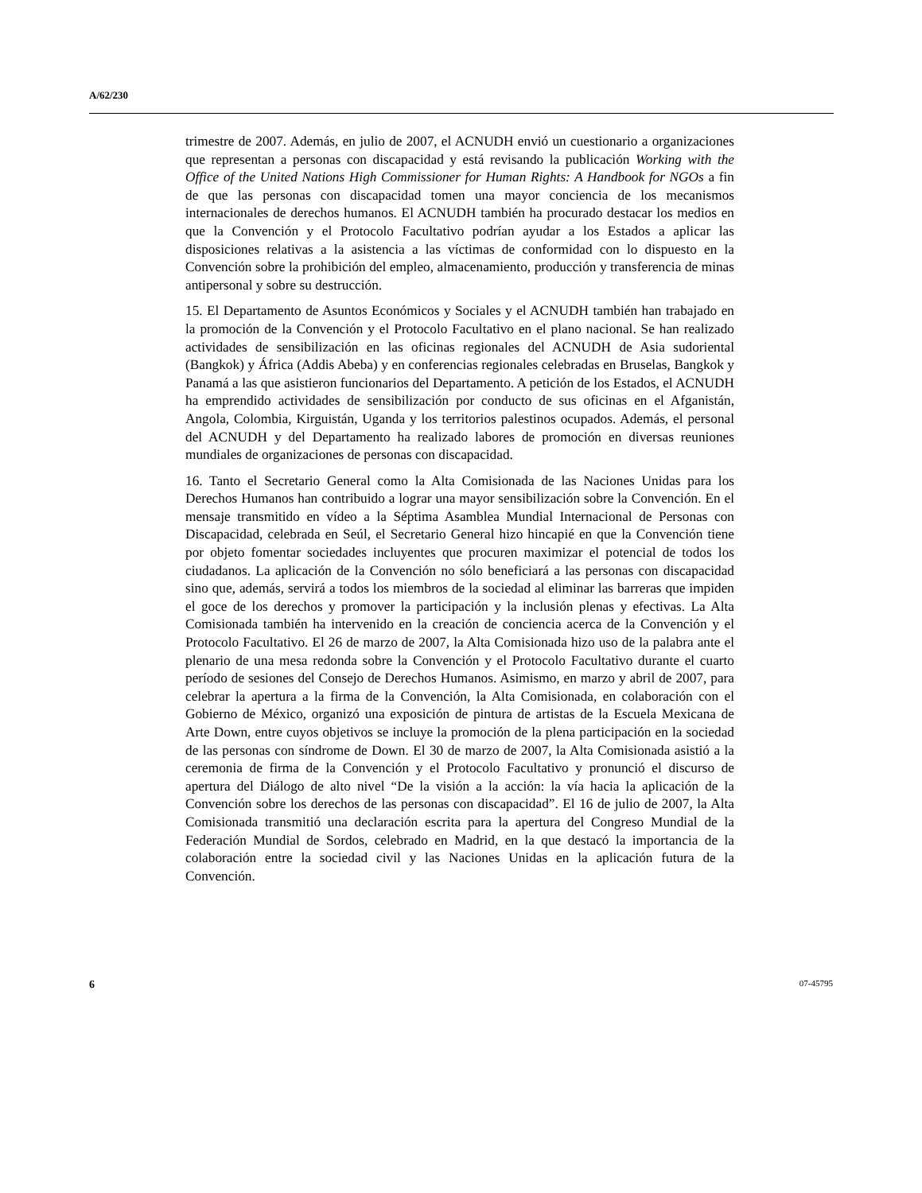A/62/230
trimestre de 2007. Además, en julio de 2007, el ACNUDH envió un cuestionario a organizaciones que representan a personas con discapacidad y está revisando la publicación Working with the Office of the United Nations High Commissioner for Human Rights: A Handbook for NGOs a fin de que las personas con discapacidad tomen una mayor conciencia de los mecanismos internacionales de derechos humanos. El ACNUDH también ha procurado destacar los medios en que la Convención y el Protocolo Facultativo podrían ayudar a los Estados a aplicar las disposiciones relativas a la asistencia a las víctimas de conformidad con lo dispuesto en la Convención sobre la prohibición del empleo, almacenamiento, producción y transferencia de minas antipersonal y sobre su destrucción.
15. El Departamento de Asuntos Económicos y Sociales y el ACNUDH también han trabajado en la promoción de la Convención y el Protocolo Facultativo en el plano nacional. Se han realizado actividades de sensibilización en las oficinas regionales del ACNUDH de Asia sudoriental (Bangkok) y África (Addis Abeba) y en conferencias regionales celebradas en Bruselas, Bangkok y Panamá a las que asistieron funcionarios del Departamento. A petición de los Estados, el ACNUDH ha emprendido actividades de sensibilización por conducto de sus oficinas en el Afganistán, Angola, Colombia, Kirguistán, Uganda y los territorios palestinos ocupados. Además, el personal del ACNUDH y del Departamento ha realizado labores de promoción en diversas reuniones mundiales de organizaciones de personas con discapacidad.
16. Tanto el Secretario General como la Alta Comisionada de las Naciones Unidas para los Derechos Humanos han contribuido a lograr una mayor sensibilización sobre la Convención. En el mensaje transmitido en vídeo a la Séptima Asamblea Mundial Internacional de Personas con Discapacidad, celebrada en Seúl, el Secretario General hizo hincapié en que la Convención tiene por objeto fomentar sociedades incluyentes que procuren maximizar el potencial de todos los ciudadanos. La aplicación de la Convención no sólo beneficiará a las personas con discapacidad sino que, además, servirá a todos los miembros de la sociedad al eliminar las barreras que impiden el goce de los derechos y promover la participación y la inclusión plenas y efectivas. La Alta Comisionada también ha intervenido en la creación de conciencia acerca de la Convención y el Protocolo Facultativo. El 26 de marzo de 2007, la Alta Comisionada hizo uso de la palabra ante el plenario de una mesa redonda sobre la Convención y el Protocolo Facultativo durante el cuarto período de sesiones del Consejo de Derechos Humanos. Asimismo, en marzo y abril de 2007, para celebrar la apertura a la firma de la Convención, la Alta Comisionada, en colaboración con el Gobierno de México, organizó una exposición de pintura de artistas de la Escuela Mexicana de Arte Down, entre cuyos objetivos se incluye la promoción de la plena participación en la sociedad de las personas con síndrome de Down. El 30 de marzo de 2007, la Alta Comisionada asistió a la ceremonia de firma de la Convención y el Protocolo Facultativo y pronunció el discurso de apertura del Diálogo de alto nivel “De la visión a la acción: la vía hacia la aplicación de la Convención sobre los derechos de las personas con discapacidad”. El 16 de julio de 2007, la Alta Comisionada transmitió una declaración escrita para la apertura del Congreso Mundial de la Federación Mundial de Sordos, celebrado en Madrid, en la que destacó la importancia de la colaboración entre la sociedad civil y las Naciones Unidas en la aplicación futura de la Convención.
6 07-45795